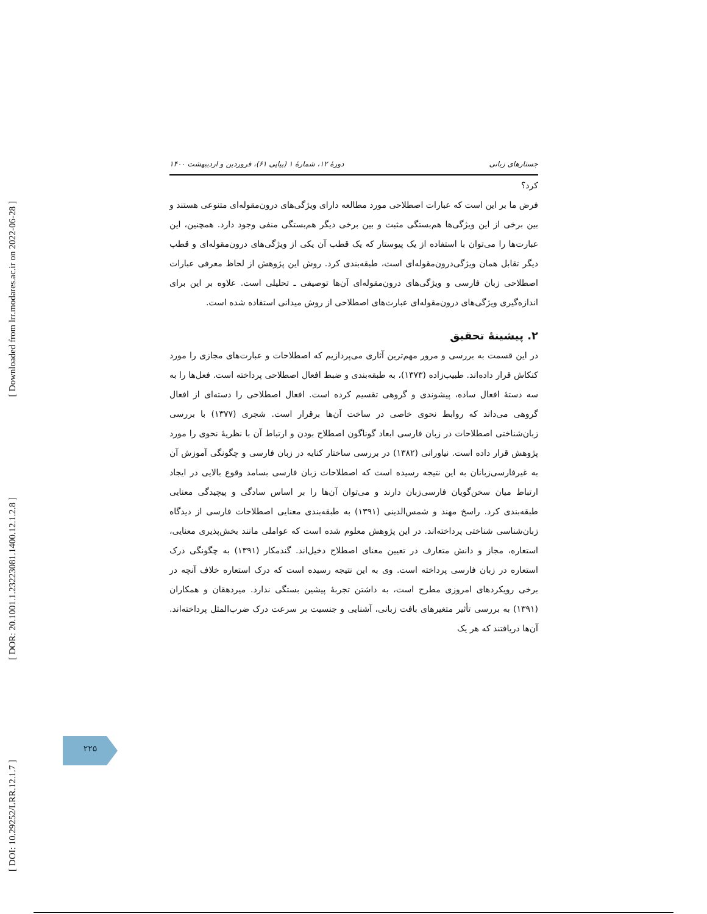[ Downloaded from lrr.modares.ac.ir on 2022-06-28 ]
[ DOR: 20.1001.1.23223081.1400.12.1.2.8 ]
[ DOI: 10.29252/LRR.12.1.7 ]
جستارهای زبانی دورهٔ ۱۲، شمارهٔ ۱ (پیاپی ۶۱)، فروردین و اردیبهشت ۱۴۰۰
کرد؟
فرض ما بر این است که عبارات اصطلاحی مورد مطالعه دارای ویژگی‌های درون‌مقوله‌ای متنوعی هستند و بین برخی از این ویژگی‌ها هم‌بستگی مثبت و بین برخی دیگر هم‌بستگی منفی وجود دارد. همچنین، این عبارت‌ها را می‌توان با استفاده از یک پیوستار که یک قطب آن یکی از ویژگی‌های درون‌مقوله‌ای و قطب دیگر تقابل همان ویژگی‌درون‌مقوله‌ای است، طبقه‌بندی کرد. روش این پژوهش از لحاظ معرفی عبارات اصطلاحی زبان فارسی و ویژگی‌های درون‌مقوله‌ای آن‌ها توصیفی ـ تحلیلی است. علاوه بر این برای اندازه‌گیری ویژگی‌های درون‌مقوله‌ای عبارت‌های اصطلاحی از روش میدانی استفاده شده است.
۲. پیشینهٔ تحقیق
در این قسمت به بررسی و مرور مهم‌ترین آثاری می‌پردازیم که اصطلاحات و عبارت‌های مجازی را مورد کنکاش قرار داده‌اند. طبیب‌زاده (۱۳۷۳)، به طبقه‌بندی و ضبط افعال اصطلاحی پرداخته است. فعل‌ها را به سه دستهٔ افعال ساده، پیشوندی و گروهی تقسیم کرده است. افعال اصطلاحی را دسته‌ای از افعال گروهی می‌داند که روابط نحوی خاصی در ساخت آن‌ها برقرار است. شجری (۱۳۷۷) با بررسی زبان‌شناختی اصطلاحات در زبان فارسی ابعاد گوناگون اصطلاح بودن و ارتباط آن با نظریهٔ نحوی را مورد پژوهش قرار داده است. نیاورانی (۱۳۸۲) در بررسی ساختار کنایه در زبان فارسی و چگونگی آموزش آن به غیرفارسی‌زبانان به این نتیجه رسیده است که اصطلاحات زبان فارسی بسامد وقوع بالایی در ایجاد ارتباط میان سخن‌گویان فارسی‌زبان دارند و می‌توان آن‌ها را بر اساس سادگی و پیچیدگی معنایی طبقه‌بندی کرد. راسخ مهند و شمس‌الدینی (۱۳۹۱) به طبقه‌بندی معنایی اصطلاحات فارسی از دیدگاه زبان‌شناسی شناختی پرداخته‌اند. در این پژوهش معلوم شده است که عواملی مانند بخش‌پذیری معنایی، استعاره، مجاز و دانش متعارف در تعیین معنای اصطلاح دخیل‌اند. گندمکار (۱۳۹۱) به چگونگی درک استعاره در زبان فارسی پرداخته است. وی به این نتیجه رسیده است که درک استعاره خلاف آنچه در برخی رویکردهای امروزی مطرح است، به داشتن تجربهٔ پیشین بستگی ندارد. میردهقان و همکاران (۱۳۹۱) به بررسی تأثیر متغیرهای بافت زبانی، آشنایی و جنسیت بر سرعت درک ضرب‌المثل پرداخته‌اند. آن‌ها دریافتند که هر یک
۲۲۵